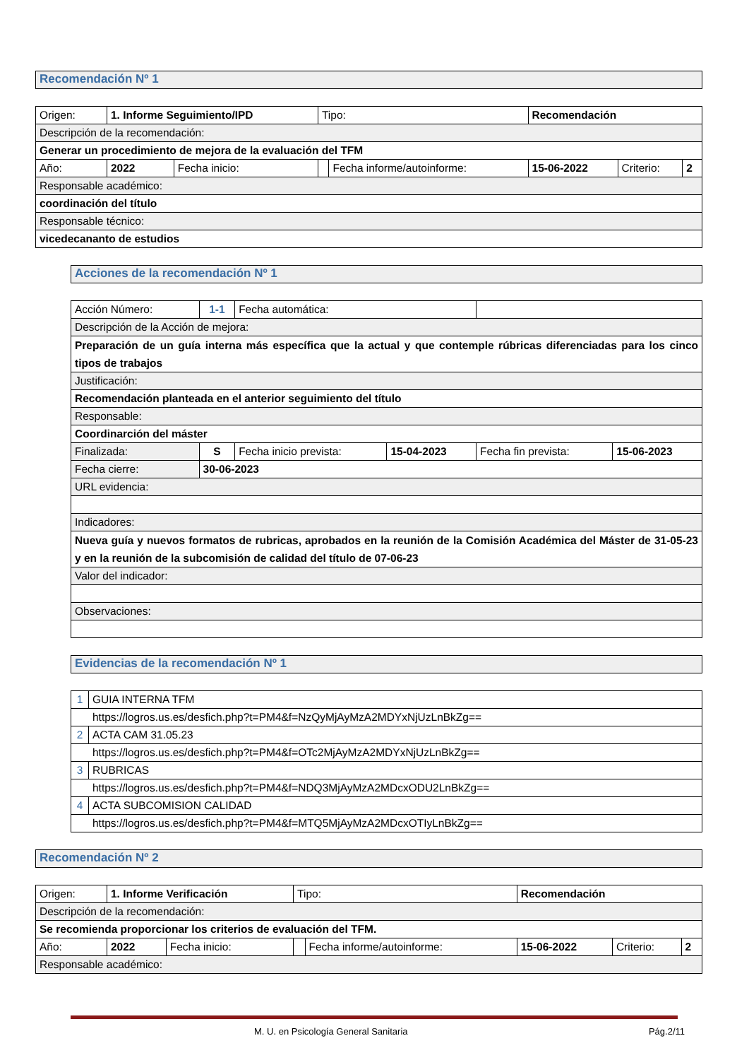Recomendación Nº 1
| Origen: | 1. Informe Seguimiento/IPD | | | Tipo: | | Recomendación | | |
| Descripción de la recomendación: | | | | | | | | |
| Generar un procedimiento de mejora de la evaluación del TFM | | | | | | | | |
| Año: | | 2022 | Fecha inicio: | | Fecha informe/autoinforme: | 15-06-2022 | Criterio: | 2 |
| Responsable académico: | | | | | | | | |
| coordinación del título | | | | | | | | |
| Responsable técnico: | | | | | | | | |
| vicedecananto de estudios | | | | | | | | |
Acciones de la recomendación Nº 1
| Acción Número: | 1-1 | Fecha automática: | | | |
| Descripción de la Acción de mejora: | | | | | |
| Preparación de un guía interna más específica que la actual y que contemple rúbricas diferenciadas para los cinco tipos de trabajos | | | | | |
| Justificación: | | | | | |
| Recomendación planteada en el anterior seguimiento del título | | | | | |
| Responsable: | | | | | |
| Coordinarción del máster | | | | | |
| Finalizada: | S | Fecha inicio prevista: | 15-04-2023 | Fecha fin prevista: | 15-06-2023 |
| Fecha cierre: | 30-06-2023 | | | | |
| URL evidencia: | | | | | |
| Indicadores: | | | | | |
| Nueva guía y nuevos formatos de rubricas, aprobados en la reunión de la Comisión Académica del Máster de 31-05-23 y en la reunión de la subcomisión de calidad del título de 07-06-23 | | | | | |
| Valor del indicador: | | | | | |
| Observaciones: | | | | | |
Evidencias de la recomendación Nº 1
| 1 | GUIA INTERNA TFM |
| https://logros.us.es/desfich.php?t=PM4&f=NzQyMjAyMzA2MDYxNjUzLnBkZg== | |
| 2 | ACTA CAM 31.05.23 |
| https://logros.us.es/desfich.php?t=PM4&f=OTc2MjAyMzA2MDYxNjUzLnBkZg== | |
| 3 | RUBRICAS |
| https://logros.us.es/desfich.php?t=PM4&f=NDQ3MjAyMzA2MDcxODU2LnBkZg== | |
| 4 | ACTA SUBCOMISION CALIDAD |
| https://logros.us.es/desfich.php?t=PM4&f=MTQ5MjAyMzA2MDcxOTIyLnBkZg== | |
Recomendación Nº 2
| Origen: | 1. Informe Verificación | | | Tipo: | | Recomendación | | |
| Descripción de la recomendación: | | | | | | | | |
| Se recomienda proporcionar los criterios de evaluación del TFM. | | | | | | | | |
| Año: | | 2022 | Fecha inicio: | | Fecha informe/autoinforme: | 15-06-2022 | Criterio: | 2 |
| Responsable académico: | | | | | | | | |
M. U. en Psicología General Sanitaria Pág.2/11